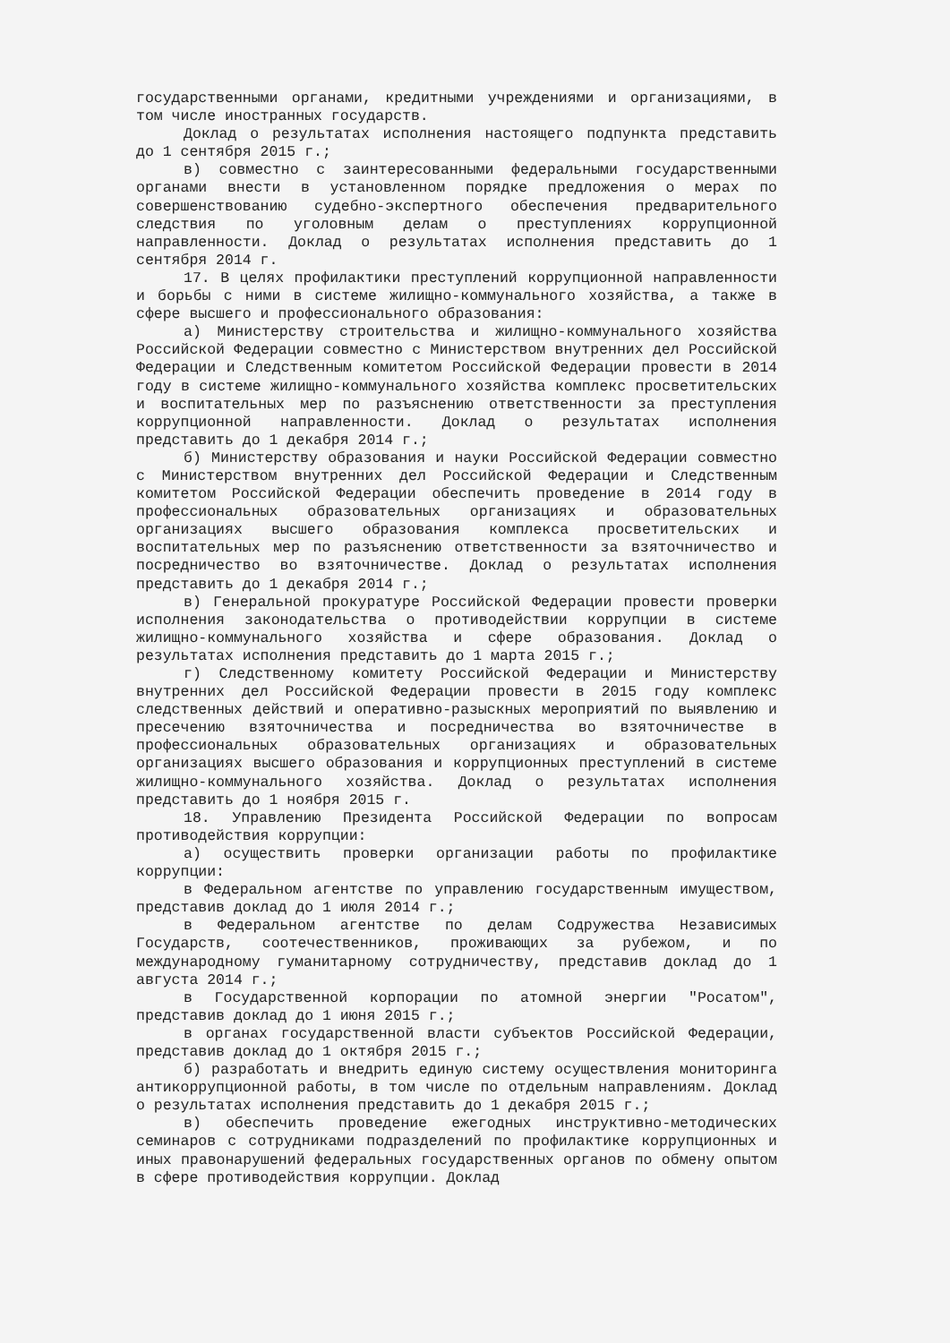государственными органами, кредитными учреждениями и организациями, в том числе иностранных государств.
Доклад о результатах исполнения настоящего подпункта представить до 1 сентября 2015 г.;
в) совместно с заинтересованными федеральными государственными органами внести в установленном порядке предложения о мерах по совершенствованию судебно-экспертного обеспечения предварительного следствия по уголовным делам о преступлениях коррупционной направленности. Доклад о результатах исполнения представить до 1 сентября 2014 г.
17. В целях профилактики преступлений коррупционной направленности и борьбы с ними в системе жилищно-коммунального хозяйства, а также в сфере высшего и профессионального образования:
а) Министерству строительства и жилищно-коммунального хозяйства Российской Федерации совместно с Министерством внутренних дел Российской Федерации и Следственным комитетом Российской Федерации провести в 2014 году в системе жилищно-коммунального хозяйства комплекс просветительских и воспитательных мер по разъяснению ответственности за преступления коррупционной направленности. Доклад о результатах исполнения представить до 1 декабря 2014 г.;
б) Министерству образования и науки Российской Федерации совместно с Министерством внутренних дел Российской Федерации и Следственным комитетом Российской Федерации обеспечить проведение в 2014 году в профессиональных образовательных организациях и образовательных организациях высшего образования комплекса просветительских и воспитательных мер по разъяснению ответственности за взяточничество и посредничество во взяточничестве. Доклад о результатах исполнения представить до 1 декабря 2014 г.;
в) Генеральной прокуратуре Российской Федерации провести проверки исполнения законодательства о противодействии коррупции в системе жилищно-коммунального хозяйства и сфере образования. Доклад о результатах исполнения представить до 1 марта 2015 г.;
г) Следственному комитету Российской Федерации и Министерству внутренних дел Российской Федерации провести в 2015 году комплекс следственных действий и оперативно-разыскных мероприятий по выявлению и пресечению взяточничества и посредничества во взяточничестве в профессиональных образовательных организациях и образовательных организациях высшего образования и коррупционных преступлений в системе жилищно-коммунального хозяйства. Доклад о результатах исполнения представить до 1 ноября 2015 г.
18. Управлению Президента Российской Федерации по вопросам противодействия коррупции:
а) осуществить проверки организации работы по профилактике коррупции:
в Федеральном агентстве по управлению государственным имуществом, представив доклад до 1 июля 2014 г.;
в Федеральном агентстве по делам Содружества Независимых Государств, соотечественников, проживающих за рубежом, и по международному гуманитарному сотрудничеству, представив доклад до 1 августа 2014 г.;
в Государственной корпорации по атомной энергии "Росатом", представив доклад до 1 июня 2015 г.;
в органах государственной власти субъектов Российской Федерации, представив доклад до 1 октября 2015 г.;
б) разработать и внедрить единую систему осуществления мониторинга антикоррупционной работы, в том числе по отдельным направлениям. Доклад о результатах исполнения представить до 1 декабря 2015 г.;
в) обеспечить проведение ежегодных инструктивно-методических семинаров с сотрудниками подразделений по профилактике коррупционных и иных правонарушений федеральных государственных органов по обмену опытом в сфере противодействия коррупции. Доклад